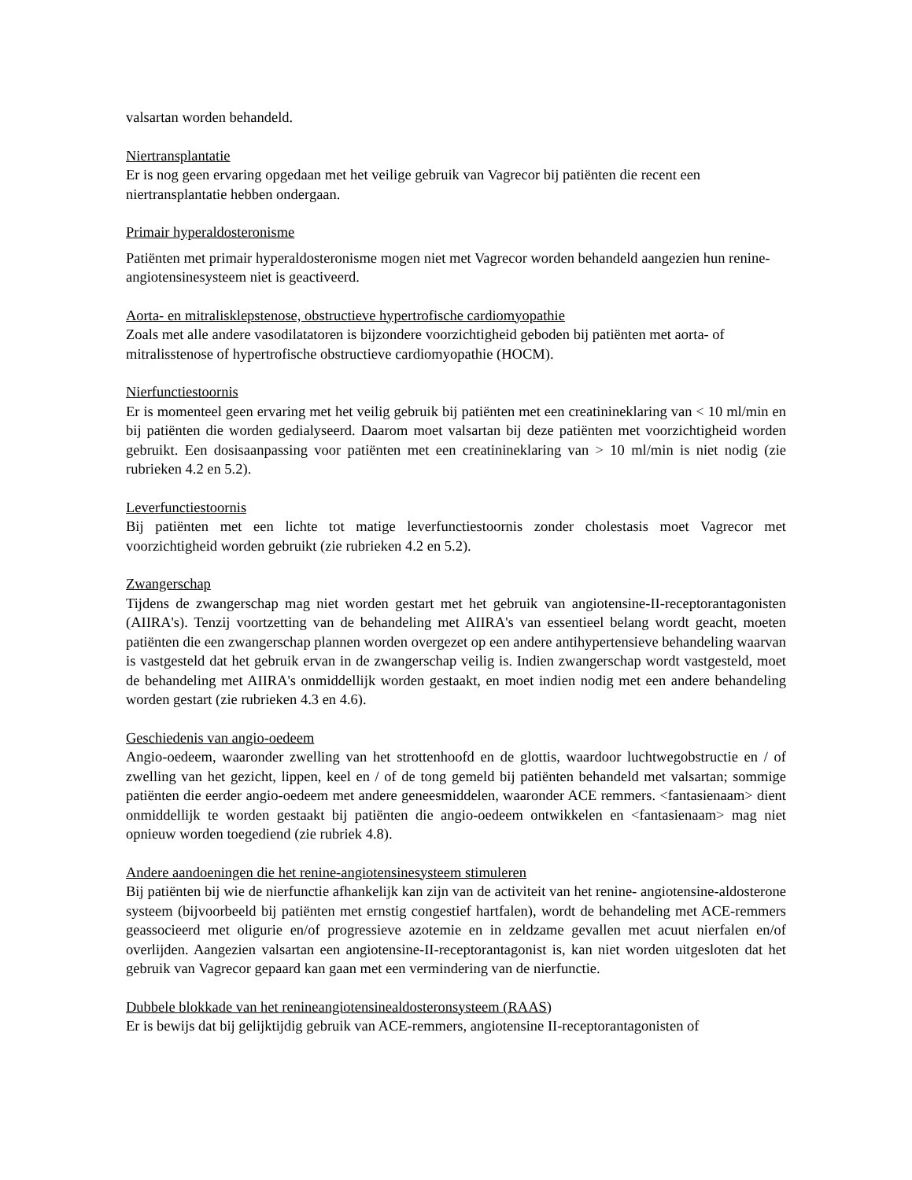valsartan worden behandeld.
Niertransplantatie
Er is nog geen ervaring opgedaan met het veilige gebruik van Vagrecor bij patiënten die recent een niertransplantatie hebben ondergaan.
Primair hyperaldosteronisme
Patiënten met primair hyperaldosteronisme mogen niet met Vagrecor worden behandeld aangezien hun renine-angiotensinesysteem niet is geactiveerd.
Aorta- en mitralisklepstenose, obstructieve hypertrofische cardiomyopathie
Zoals met alle andere vasodilatatoren is bijzondere voorzichtigheid geboden bij patiënten met aorta- of mitralisstenose of hypertrofische obstructieve cardiomyopathie (HOCM).
Nierfunctiestoornis
Er is momenteel geen ervaring met het veilig gebruik bij patiënten met een creatinineklaring van < 10 ml/min en bij patiënten die worden gedialyseerd. Daarom moet valsartan bij deze patiënten met voorzichtigheid worden gebruikt. Een dosisaanpassing voor patiënten met een creatinineklaring van > 10 ml/min is niet nodig (zie rubrieken 4.2 en 5.2).
Leverfunctiestoornis
Bij patiënten met een lichte tot matige leverfunctiestoornis zonder cholestasis moet Vagrecor met voorzichtigheid worden gebruikt (zie rubrieken 4.2 en 5.2).
Zwangerschap
Tijdens de zwangerschap mag niet worden gestart met het gebruik van angiotensine-II-receptorantagonisten (AIIRA's). Tenzij voortzetting van de behandeling met AIIRA's van essentieel belang wordt geacht, moeten patiënten die een zwangerschap plannen worden overgezet op een andere antihypertensieve behandeling waarvan is vastgesteld dat het gebruik ervan in de zwangerschap veilig is. Indien zwangerschap wordt vastgesteld, moet de behandeling met AIIRA's onmiddellijk worden gestaakt, en moet indien nodig met een andere behandeling worden gestart (zie rubrieken 4.3 en 4.6).
Geschiedenis van angio-oedeem
Angio-oedeem, waaronder zwelling van het strottenhoofd en de glottis, waardoor luchtwegobstructie en / of zwelling van het gezicht, lippen, keel en / of de tong gemeld bij patiënten behandeld met valsartan; sommige patiënten die eerder angio-oedeem met andere geneesmiddelen, waaronder ACE remmers. <fantasienaam> dient onmiddellijk te worden gestaakt bij patiënten die angio-oedeem ontwikkelen en <fantasienaam> mag niet opnieuw worden toegediend (zie rubriek 4.8).
Andere aandoeningen die het renine-angiotensinesysteem stimuleren
Bij patiënten bij wie de nierfunctie afhankelijk kan zijn van de activiteit van het renine- angiotensine-aldosterone systeem (bijvoorbeeld bij patiënten met ernstig congestief hartfalen), wordt de behandeling met ACE-remmers geassocieerd met oligurie en/of progressieve azotemie en in zeldzame gevallen met acuut nierfalen en/of overlijden. Aangezien valsartan een angiotensine-II-receptorantagonist is, kan niet worden uitgesloten dat het gebruik van Vagrecor gepaard kan gaan met een vermindering van de nierfunctie.
Dubbele blokkade van het renineangiotensinealdosteronsysteem (RAAS)
Er is bewijs dat bij gelijktijdig gebruik van ACE-remmers, angiotensine II-receptorantagonisten of